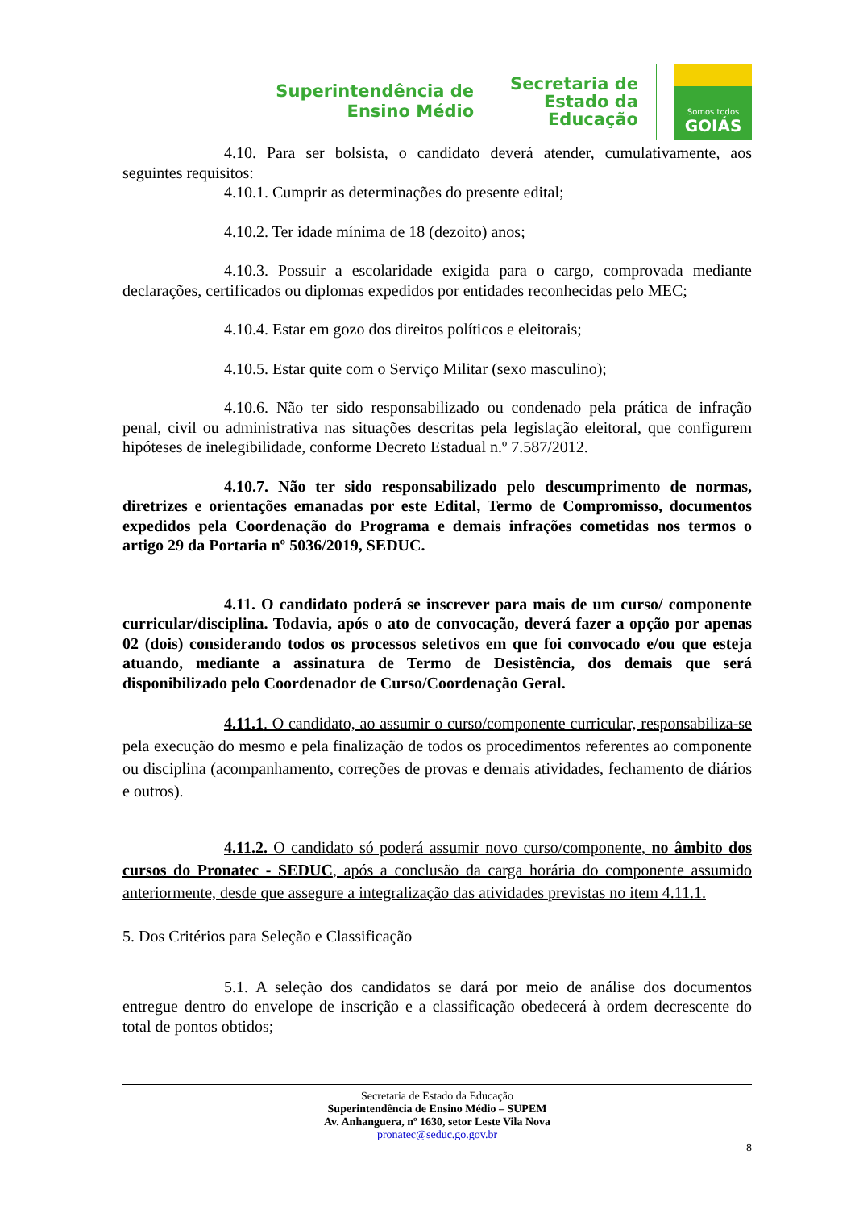Superintendência de
Ensino Médio
Secretaria de
Estado da
Educação
Somos todos
GOIÁS
4.10. Para ser bolsista, o candidato deverá atender, cumulativamente, aos seguintes requisitos:
4.10.1. Cumprir as determinações do presente edital;
4.10.2. Ter idade mínima de 18 (dezoito) anos;
4.10.3. Possuir a escolaridade exigida para o cargo, comprovada mediante declarações, certificados ou diplomas expedidos por entidades reconhecidas pelo MEC;
4.10.4. Estar em gozo dos direitos políticos e eleitorais;
4.10.5. Estar quite com o Serviço Militar (sexo masculino);
4.10.6. Não ter sido responsabilizado ou condenado pela prática de infração penal, civil ou administrativa nas situações descritas pela legislação eleitoral, que configurem hipóteses de inelegibilidade, conforme Decreto Estadual n.º 7.587/2012.
4.10.7. Não ter sido responsabilizado pelo descumprimento de normas, diretrizes e orientações emanadas por este Edital, Termo de Compromisso, documentos expedidos pela Coordenação do Programa e demais infrações cometidas nos termos o artigo 29 da Portaria nº 5036/2019, SEDUC.
4.11. O candidato poderá se inscrever para mais de um curso/ componente curricular/disciplina. Todavia, após o ato de convocação, deverá fazer a opção por apenas 02 (dois) considerando todos os processos seletivos em que foi convocado e/ou que esteja atuando, mediante a assinatura de Termo de Desistência, dos demais que será disponibilizado pelo Coordenador de Curso/Coordenação Geral.
4.11.1. O candidato, ao assumir o curso/componente curricular, responsabiliza-se pela execução do mesmo e pela finalização de todos os procedimentos referentes ao componente ou disciplina (acompanhamento, correções de provas e demais atividades, fechamento de diários e outros).
4.11.2. O candidato só poderá assumir novo curso/componente, no âmbito dos cursos do Pronatec - SEDUC, após a conclusão da carga horária do componente assumido anteriormente, desde que assegure a integralização das atividades previstas no item 4.11.1.
5. Dos Critérios para Seleção e Classificação
5.1. A seleção dos candidatos se dará por meio de análise dos documentos entregue dentro do envelope de inscrição e a classificação obedecerá à ordem decrescente do total de pontos obtidos;
Secretaria de Estado da Educação
Superintendência de Ensino Médio – SUPEM
Av. Anhanguera, nº 1630, setor Leste Vila Nova
pronatec@seduc.go.gov.br
8